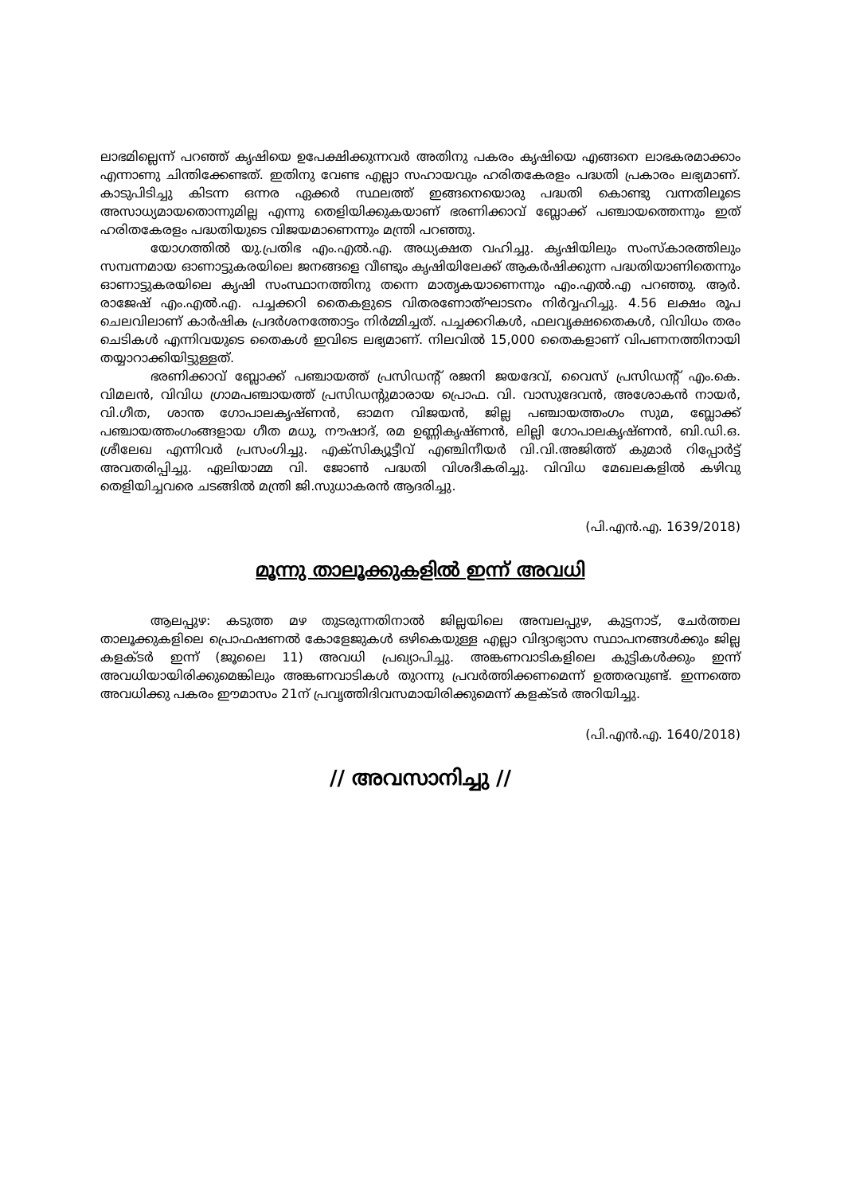ലാഭമില്ലെന്ന് പറഞ്ഞ് കൃഷിയെ ഉപേക്ഷിക്കുന്നവര്‍ അതിനു പകരം കൃഷിയെ എങ്ങനെ ലാഭകരമാക്കാം എന്നാണു ചിന്തിക്കേണ്ടത്. ഇതിനു വേണ്ട എല്ലാ സഹായവും ഹരിതകേരളം പദ്ധതി പ്രകാരം ലഭ്യമാണ്. കാടുപിടിച്ചു കിടന്ന ഒന്നര ഏക്കര്‍ സ്ഥലത്ത് ഇങ്ങനെയൊരു പദ്ധതി കൊണ്ടു വന്നതിലൂടെ അസാധ്യമായതൊന്നുമില്ല എന്നു തെളിയിക്കുകയാണ് ഭരണിക്കാവ് ബ്ലോക്ക് പഞ്ചായത്തെന്നും ഇത് ഹരിതകേരളം പദ്ധതിയുടെ വിജയമാണെന്നും മന്ത്രി പറഞ്ഞു.
യോഗത്തില്‍ യു.പ്രതിഭ എം.എല്‍.എ. അധ്യക്ഷത വഹിച്ചു. കൃഷിയിലും സംസ്കാരത്തിലും സമ്പന്നമായ ഓണാട്ടുകരയിലെ ജനങ്ങളെ വീണ്ടും കൃഷിയിലേക്ക് ആകര്‍ഷിക്കുന്ന പദ്ധതിയാണിതെന്നും ഓണാട്ടുകരയിലെ കൃഷി സംസ്ഥാനത്തിനു തന്നെ മാതൃകയാണെന്നും എം.എല്‍.എ പറഞ്ഞു. ആര്‍. രാജേഷ് എം.എല്‍.എ. പച്ചക്കറി തൈകളുടെ വിതരണോത്ഘാടനം നിര്‍വ്വഹിച്ചു. 4.56 ലക്ഷം രൂപ ചെലവിലാണ് കാര്‍ഷിക പ്രദര്‍ശനത്തോട്ടം നിര്‍മ്മിച്ചത്. പച്ചക്കറികള്‍, ഫലവൃക്ഷതൈകള്‍, വിവിധം തരം ചെടികള്‍ എന്നിവയുടെ തൈകള്‍ ഇവിടെ ലഭ്യമാണ്. നിലവില്‍ 15,000 തൈകളാണ് വിപണനത്തിനായി തയ്യാറാക്കിയിട്ടുള്ളത്.
ഭരണിക്കാവ് ബ്ലോക്ക് പഞ്ചായത്ത് പ്രസിഡന്റ് രജനി ജയദേവ്, വൈസ് പ്രസിഡന്റ് എം.കെ. വിമലന്‍, വിവിധ ഗ്രാമപഞ്ചായത്ത് പ്രസിഡന്റുമാരായ പ്രൊഫ. വി. വാസുദേവന്‍, അശോകന്‍ നായര്‍, വി.ഗീത, ശാന്ത ഗോപാലകൃഷ്ണന്‍, ഓമന വിജയന്‍, ജില്ല പഞ്ചായത്തംഗം സുമ, ബ്ലോക്ക് പഞ്ചായത്തംഗംങ്ങളായ ഗീത മധു, നൗഷാദ്, രമ ഉണ്ണികൃഷ്ണന്‍, ലില്ലി ഗോപാലകൃഷ്ണന്‍, ബി.ഡി.ഒ. ശ്രീലേഖ എന്നിവര്‍ പ്രസംഗിച്ചു. എക്സിക്യൂട്ടീവ് എഞ്ചിനീയര്‍ വി.വി.അജിത്ത് കുമാര്‍ റിപ്പോര്‍ട്ട് അവതരിപ്പിച്ചു. ഏലിയാമ്മ വി. ജോണ്‍ പദ്ധതി വിശദീകരിച്ചു. വിവിധ മേഖലകളില്‍ കഴിവു തെളിയിച്ചവരെ ചടങ്ങില്‍ മന്ത്രി ജി.സുധാകരന്‍ ആദരിച്ചു.
(പി.എന്‍.എ. 1639/2018)
മൂന്നു താലൂക്കുകളില്‍ ഇന്ന് അവധി
ആലപ്പുഴ: കടുത്ത മഴ തുടരുന്നതിനാല്‍ ജില്ലയിലെ അമ്പലപ്പുഴ, കുട്ടനാട്, ചേര്‍ത്തല താലൂക്കുകളിലെ പ്രൊഫഷണല്‍ കോളേജുകള്‍ ഒഴികെയുള്ള എല്ലാ വിദ്യാഭ്യാസ സ്ഥാപനങ്ങള്‍ക്കും ജില്ല കളക്ടര്‍ ഇന്ന് (ജൂലൈ 11) അവധി പ്രഖ്യാപിച്ചു. അങ്കണവാടികളിലെ കുട്ടികള്‍ക്കും ഇന്ന് അവധിയായിരിക്കുമെങ്കിലും അങ്കണവാടികള്‍ തുറന്നു പ്രവര്‍ത്തിക്കണമെന്ന് ഉത്തരവുണ്ട്. ഇന്നത്തെ അവധിക്കു പകരം ഈമാസം 21ന് പ്രവൃത്തിദിവസമായിരിക്കുമെന്ന് കളക്ടര്‍ അറിയിച്ചു.
(പി.എന്‍.എ. 1640/2018)
// അവസാനിച്ചു //